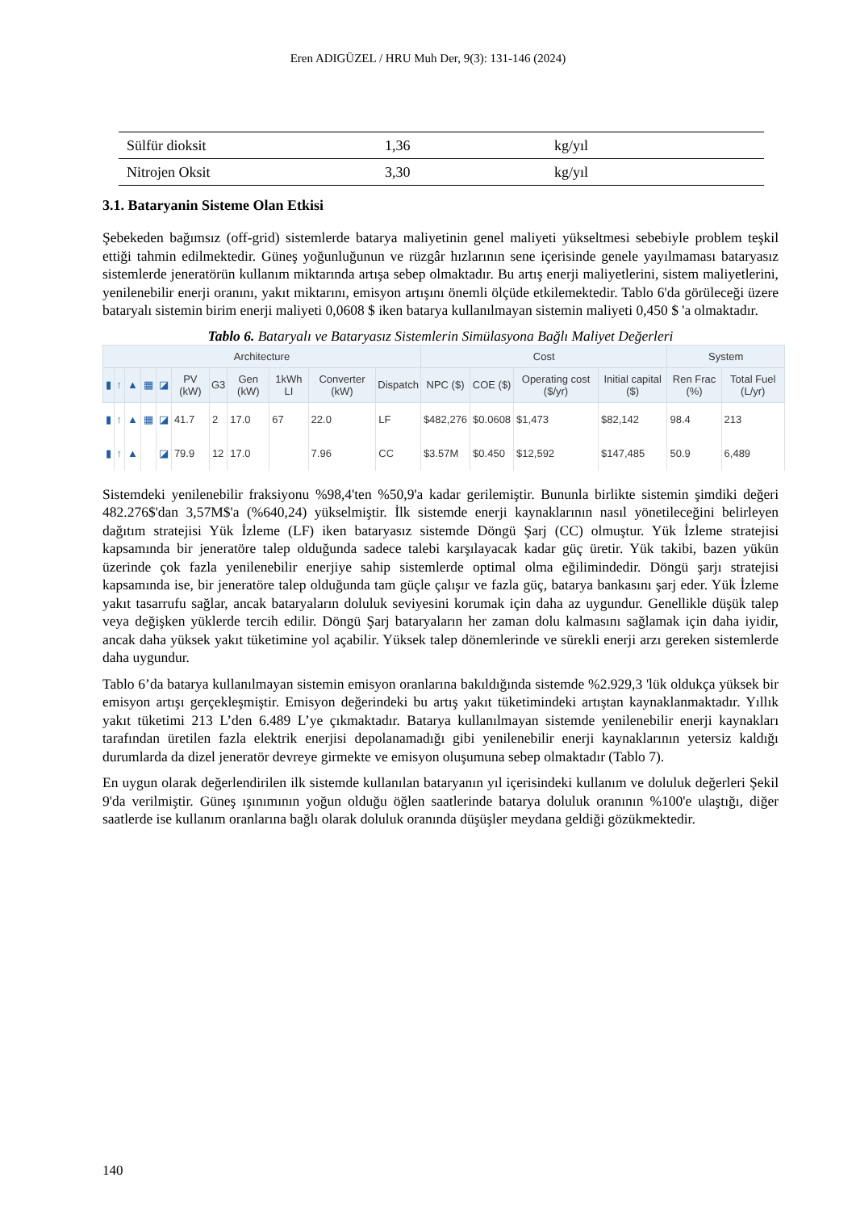Eren ADIGÜZEL / HRU Muh Der, 9(3): 131-146 (2024)
| Sülfür dioksit | 1,36 | kg/yıl |
| Nitrojen Oksit | 3,30 | kg/yıl |
3.1. Bataryanin Sisteme Olan Etkisi
Şebekeden bağımsız (off-grid) sistemlerde batarya maliyetinin genel maliyeti yükseltmesi sebebiyle problem teşkil ettiği tahmin edilmektedir. Güneş yoğunluğunun ve rüzgâr hızlarının sene içerisinde genele yayılmaması bataryasız sistemlerde jeneratörün kullanım miktarında artışa sebep olmaktadır. Bu artış enerji maliyetlerini, sistem maliyetlerini, yenilenebilir enerji oranını, yakıt miktarını, emisyon artışını önemli ölçüde etkilemektedir. Tablo 6'da görüleceği üzere bataryalı sistemin birim enerji maliyeti 0,0608 $ iken batarya kullanılmayan sistemin maliyeti 0,450 $ 'a olmaktadır.
Tablo 6. Bataryalı ve Bataryasız Sistemlerin Simülasyona Bağlı Maliyet Değerleri
| Architecture | | | | | | | | | | | Cost | | | | System | |
| --- | --- | --- | --- | --- | --- | --- | --- | --- | --- | --- | --- | --- | --- | --- | --- | --- |
| ▮ | ↑ | ▲ | ▦ | ◪ | PV (kW) | G3 | Gen (kW) | 1kWh LI | Converter (kW) | Dispatch | NPC ($) | COE ($) | Operating cost ($/yr) | Initial capital ($) | Ren Frac (%) | Total Fuel (L/yr) |
| ▮ | ↑ | ▲ | ▦ | ◪ | 41.7 | 2 | 17.0 | 67 | 22.0 | LF | $482,276 | $0.0608 | $1,473 | $82,142 | 98.4 | 213 |
| ▮ | ↑ | ▲ | | ◪ | 79.9 | 12 | 17.0 | | 7.96 | CC | $3.57M | $0.450 | $12,592 | $147,485 | 50.9 | 6,489 |
Sistemdeki yenilenebilir fraksiyonu %98,4'ten %50,9'a kadar gerilemiştir. Bununla birlikte sistemin şimdiki değeri 482.276$'dan 3,57M$'a (%640,24) yükselmiştir. İlk sistemde enerji kaynaklarının nasıl yönetileceğini belirleyen dağıtım stratejisi Yük İzleme (LF) iken bataryasız sistemde Döngü Şarj (CC) olmuştur. Yük İzleme stratejisi kapsamında bir jeneratöre talep olduğunda sadece talebi karşılayacak kadar güç üretir. Yük takibi, bazen yükün üzerinde çok fazla yenilenebilir enerjiye sahip sistemlerde optimal olma eğilimindedir. Döngü şarjı stratejisi kapsamında ise, bir jeneratöre talep olduğunda tam güçle çalışır ve fazla güç, batarya bankasını şarj eder. Yük İzleme yakıt tasarrufu sağlar, ancak bataryaların doluluk seviyesini korumak için daha az uygundur. Genellikle düşük talep veya değişken yüklerde tercih edilir. Döngü Şarj bataryaların her zaman dolu kalmasını sağlamak için daha iyidir, ancak daha yüksek yakıt tüketimine yol açabilir. Yüksek talep dönemlerinde ve sürekli enerji arzı gereken sistemlerde daha uygundur.
Tablo 6’da batarya kullanılmayan sistemin emisyon oranlarına bakıldığında sistemde %2.929,3 'lük oldukça yüksek bir emisyon artışı gerçekleşmiştir. Emisyon değerindeki bu artış yakıt tüketimindeki artıştan kaynaklanmaktadır. Yıllık yakıt tüketimi 213 L’den 6.489 L’ye çıkmaktadır. Batarya kullanılmayan sistemde yenilenebilir enerji kaynakları tarafından üretilen fazla elektrik enerjisi depolanamadığı gibi yenilenebilir enerji kaynaklarının yetersiz kaldığı durumlarda da dizel jeneratör devreye girmekte ve emisyon oluşumuna sebep olmaktadır (Tablo 7).
En uygun olarak değerlendirilen ilk sistemde kullanılan bataryanın yıl içerisindeki kullanım ve doluluk değerleri Şekil 9'da verilmiştir. Güneş ışınımının yoğun olduğu öğlen saatlerinde batarya doluluk oranının %100'e ulaştığı, diğer saatlerde ise kullanım oranlarına bağlı olarak doluluk oranında düşüşler meydana geldiği gözükmektedir.
140